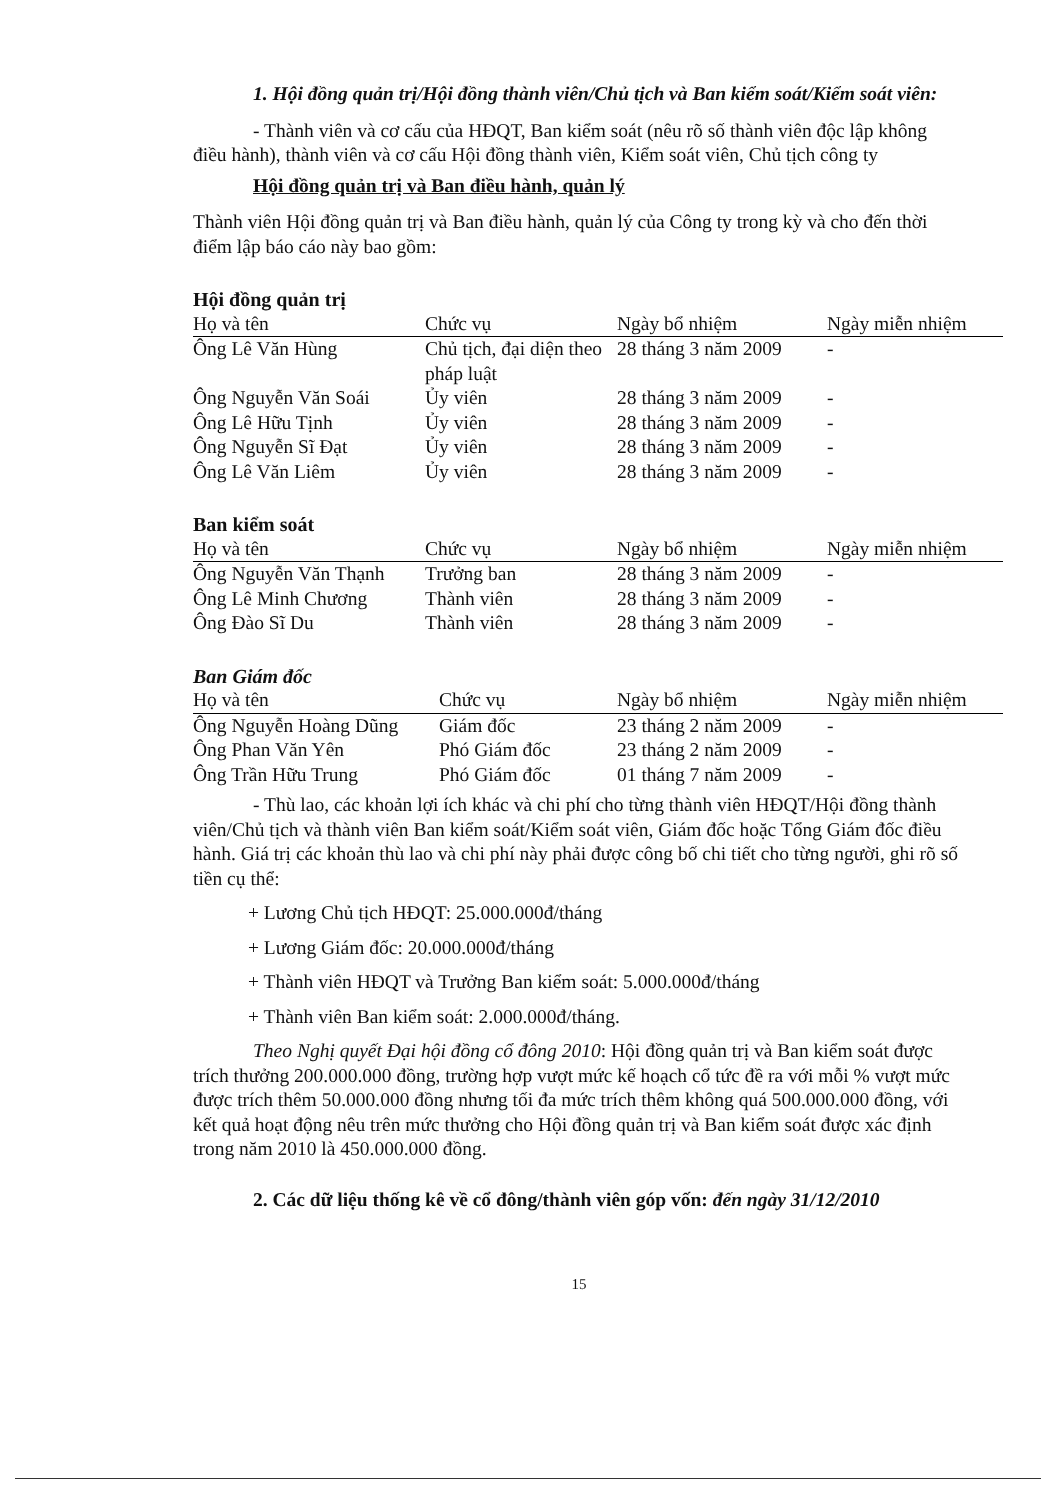1. Hội đồng quản trị/Hội đồng thành viên/Chủ tịch và Ban kiểm soát/Kiểm soát viên:
- Thành viên và cơ cấu của HĐQT, Ban kiểm soát (nêu rõ số thành viên độc lập không điều hành), thành viên và cơ cấu Hội đồng thành viên, Kiểm soát viên, Chủ tịch công ty
Hội đồng quản trị và Ban điều hành, quản lý
Thành viên Hội đồng quản trị và Ban điều hành, quản lý của Công ty trong kỳ và cho đến thời điểm lập báo cáo này bao gồm:
Hội đồng quản trị
| Họ và tên | Chức vụ | Ngày bổ nhiệm | Ngày miễn nhiệm |
| --- | --- | --- | --- |
| Ông Lê Văn Hùng | Chủ tịch, đại diện theo pháp luật | 28 tháng 3 năm 2009 | - |
| Ông Nguyễn Văn Soái | Ủy viên | 28 tháng 3 năm 2009 | - |
| Ông Lê Hữu Tịnh | Ủy viên | 28 tháng 3 năm 2009 | - |
| Ông Nguyễn Sĩ Đạt | Ủy viên | 28 tháng 3 năm 2009 | - |
| Ông Lê Văn Liêm | Ủy viên | 28 tháng 3 năm 2009 | - |
Ban kiểm soát
| Họ và tên | Chức vụ | Ngày bổ nhiệm | Ngày miễn nhiệm |
| --- | --- | --- | --- |
| Ông Nguyễn Văn Thạnh | Trưởng ban | 28 tháng 3 năm 2009 | - |
| Ông Lê Minh Chương | Thành viên | 28 tháng 3 năm 2009 | - |
| Ông Đào Sĩ Du | Thành viên | 28 tháng 3 năm 2009 | - |
Ban Giám đốc
| Họ và tên | Chức vụ | Ngày bổ nhiệm | Ngày miễn nhiệm |
| --- | --- | --- | --- |
| Ông Nguyễn Hoàng Dũng | Giám đốc | 23 tháng 2 năm 2009 | - |
| Ông Phan Văn Yên | Phó Giám đốc | 23 tháng 2 năm 2009 | - |
| Ông Trần Hữu Trung | Phó Giám đốc | 01 tháng 7 năm 2009 | - |
- Thù lao, các khoản lợi ích khác và chi phí cho từng thành viên HĐQT/Hội đồng thành viên/Chủ tịch và thành viên Ban kiểm soát/Kiểm soát viên, Giám đốc hoặc Tổng Giám đốc điều hành. Giá trị các khoản thù lao và chi phí này phải được công bố chi tiết cho từng người, ghi rõ số tiền cụ thể:
+ Lương Chủ tịch HĐQT: 25.000.000đ/tháng
+ Lương Giám đốc: 20.000.000đ/tháng
+ Thành viên HĐQT và Trưởng Ban kiểm soát: 5.000.000đ/tháng
+ Thành viên Ban kiểm soát: 2.000.000đ/tháng.
Theo Nghị quyết Đại hội đồng cổ đông 2010: Hội đồng quản trị và Ban kiểm soát được trích thưởng 200.000.000 đồng, trường hợp vượt mức kế hoạch cổ tức đề ra với mỗi % vượt mức được trích thêm 50.000.000 đồng nhưng tối đa mức trích thêm không quá 500.000.000 đồng, với kết quả hoạt động nêu trên mức thưởng cho Hội đồng quản trị và Ban kiểm soát được xác định trong năm 2010 là 450.000.000 đồng.
2. Các dữ liệu thống kê về cổ đông/thành viên góp vốn: đến ngày 31/12/2010
15